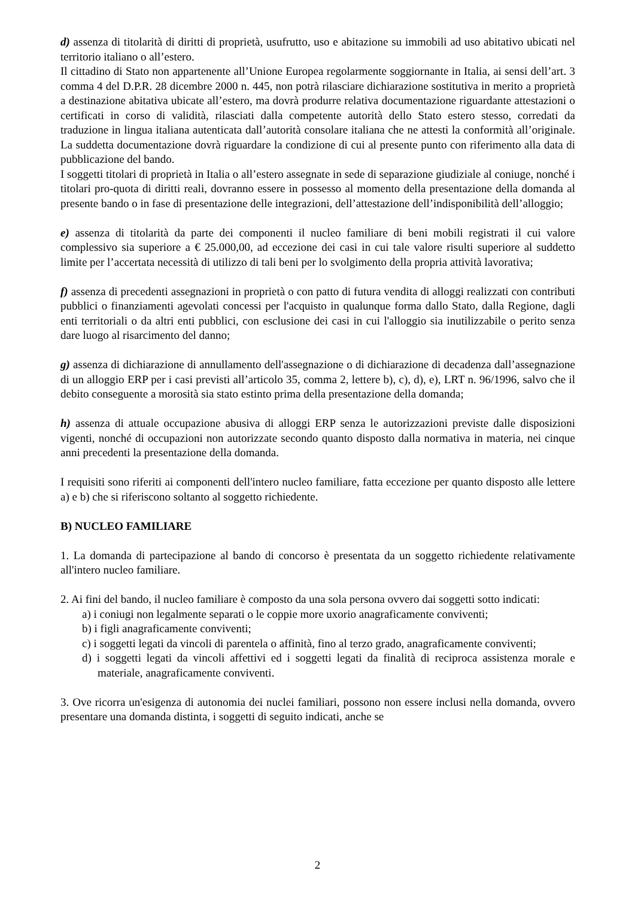d) assenza di titolarità di diritti di proprietà, usufrutto, uso e abitazione su immobili ad uso abitativo ubicati nel territorio italiano o all’estero.
Il cittadino di Stato non appartenente all’Unione Europea regolarmente soggiornante in Italia, ai sensi dell’art. 3 comma 4 del D.P.R. 28 dicembre 2000 n. 445, non potrà rilasciare dichiarazione sostitutiva in merito a proprietà a destinazione abitativa ubicate all’estero, ma dovrà produrre relativa documentazione riguardante attestazioni o certificati in corso di validità, rilasciati dalla competente autorità dello Stato estero stesso, corredati da traduzione in lingua italiana autenticata dall’autorità consolare italiana che ne attesti la conformità all’originale. La suddetta documentazione dovrà riguardare la condizione di cui al presente punto con riferimento alla data di pubblicazione del bando.
I soggetti titolari di proprietà in Italia o all’estero assegnate in sede di separazione giudiziale al coniuge, nonché i titolari pro-quota di diritti reali, dovranno essere in possesso al momento della presentazione della domanda al presente bando o in fase di presentazione delle integrazioni, dell’attestazione dell’indisponibilità dell’alloggio;
e) assenza di titolarità da parte dei componenti il nucleo familiare di beni mobili registrati il cui valore complessivo sia superiore a € 25.000,00, ad eccezione dei casi in cui tale valore risulti superiore al suddetto limite per l’accertata necessità di utilizzo di tali beni per lo svolgimento della propria attività lavorativa;
f) assenza di precedenti assegnazioni in proprietà o con patto di futura vendita di alloggi realizzati con contributi pubblici o finanziamenti agevolati concessi per l'acquisto in qualunque forma dallo Stato, dalla Regione, dagli enti territoriali o da altri enti pubblici, con esclusione dei casi in cui l'alloggio sia inutilizzabile o perito senza dare luogo al risarcimento del danno;
g) assenza di dichiarazione di annullamento dell'assegnazione o di dichiarazione di decadenza dall’assegnazione di un alloggio ERP per i casi previsti all’articolo 35, comma 2, lettere b), c), d), e), LRT n. 96/1996, salvo che il debito conseguente a morosità sia stato estinto prima della presentazione della domanda;
h) assenza di attuale occupazione abusiva di alloggi ERP senza le autorizzazioni previste dalle disposizioni vigenti, nonché di occupazioni non autorizzate secondo quanto disposto dalla normativa in materia, nei cinque anni precedenti la presentazione della domanda.
I requisiti sono riferiti ai componenti dell'intero nucleo familiare, fatta eccezione per quanto disposto alle lettere a) e b) che si riferiscono soltanto al soggetto richiedente.
B) NUCLEO FAMILIARE
1. La domanda di partecipazione al bando di concorso è presentata da un soggetto richiedente relativamente all'intero nucleo familiare.
2. Ai fini del bando, il nucleo familiare è composto da una sola persona ovvero dai soggetti sotto indicati:
a) i coniugi non legalmente separati o le coppie more uxorio anagraficamente conviventi;
b) i figli anagraficamente conviventi;
c) i soggetti legati da vincoli di parentela o affinità, fino al terzo grado, anagraficamente conviventi;
d) i soggetti legati da vincoli affettivi ed i soggetti legati da finalità di reciproca assistenza morale e materiale, anagraficamente conviventi.
3. Ove ricorra un'esigenza di autonomia dei nuclei familiari, possono non essere inclusi nella domanda, ovvero presentare una domanda distinta, i soggetti di seguito indicati, anche se
2